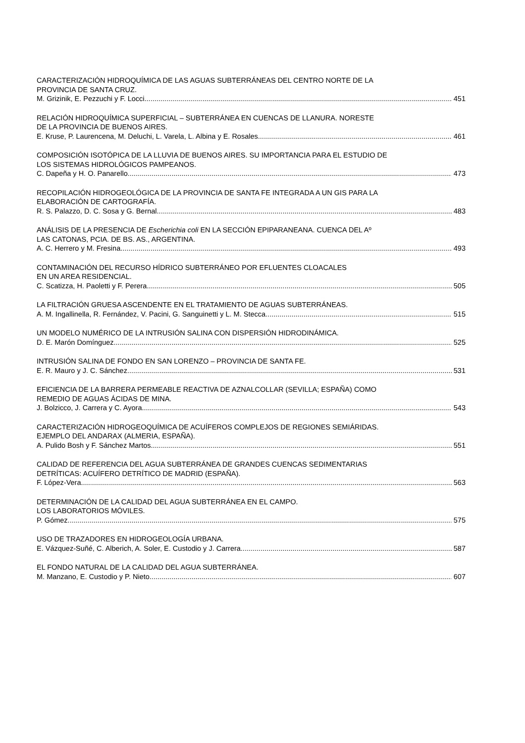CARACTERIZACIÓN HIDROQUÍMICA DE LAS AGUAS SUBTERRÁNEAS DEL CENTRO NORTE DE LA
PROVINCIA DE SANTA CRUZ.
M. Grizinik, E. Pezzuchi y F. Locci 451
RELACIÓN HIDROQUÍMICA SUPERFICIAL – SUBTERRÁNEA EN CUENCAS DE LLANURA. NORESTE
DE LA PROVINCIA DE BUENOS AIRES.
E. Kruse, P. Laurencena, M. Deluchi, L. Varela, L. Albina y E. Rosales 461
COMPOSICIÓN ISOTÓPICA DE LA LLUVIA DE BUENOS AIRES. SU IMPORTANCIA PARA EL ESTUDIO DE
LOS SISTEMAS HIDROLÓGICOS PAMPEANOS.
C. Dapeña y H. O. Panarello 473
RECOPILACIÓN HIDROGEOLÓGICA DE LA PROVINCIA DE SANTA FE INTEGRADA A UN GIS PARA LA
ELABORACIÓN DE CARTOGRAFÍA.
R. S. Palazzo, D. C. Sosa y G. Bernal 483
ANÁLISIS DE LA PRESENCIA DE Escherichia coli EN LA SECCIÓN EPIPARANEANA. CUENCA DEL Aº
LAS CATONAS, PCIA. DE BS. AS., ARGENTINA.
A. C. Herrero y M. Fresina 493
CONTAMINACIÓN DEL RECURSO HÍDRICO SUBTERRÁNEO POR EFLUENTES CLOACALES
EN UN AREA RESIDENCIAL.
C. Scatizza, H. Paoletti y F. Perera 505
LA FILTRACIÓN GRUESA ASCENDENTE EN EL TRATAMIENTO DE AGUAS SUBTERRÁNEAS.
A. M. Ingallinella, R. Fernández, V. Pacini, G. Sanguinetti y L. M. Stecca 515
UN MODELO NUMÉRICO DE LA INTRUSIÓN SALINA CON DISPERSIÓN HIDRODINÁMICA.
D. E. Marón Domínguez 525
INTRUSIÓN SALINA DE FONDO EN SAN LORENZO – PROVINCIA DE SANTA FE.
E. R. Mauro y J. C. Sánchez 531
EFICIENCIA DE LA BARRERA PERMEABLE REACTIVA DE AZNALCOLLAR (SEVILLA; ESPAÑA) COMO
REMEDIO DE AGUAS ÁCIDAS DE MINA.
J. Bolzicco, J. Carrera y C. Ayora 543
CARACTERIZACIÓN HIDROGEOQUÍMICA DE ACUÍFEROS COMPLEJOS DE REGIONES SEMIÁRIDAS.
EJEMPLO DEL ANDARAX (ALMERIA, ESPAÑA).
A. Pulido Bosh y F. Sánchez Martos 551
CALIDAD DE REFERENCIA DEL AGUA SUBTERRÁNEA DE GRANDES CUENCAS SEDIMENTARIAS
DETRÍTICAS: ACUÍFERO DETRÍTICO DE MADRID (ESPAÑA).
F. López-Vera 563
DETERMINACIÓN DE LA CALIDAD DEL AGUA SUBTERRÁNEA EN EL CAMPO.
LOS LABORATORIOS MÓVILES.
P. Gómez 575
USO DE TRAZADORES EN HIDROGEOLOGÍA URBANA.
E. Vázquez-Suñé, C. Alberich, A. Soler, E. Custodio y J. Carrera 587
EL FONDO NATURAL DE LA CALIDAD DEL AGUA SUBTERRÁNEA.
M. Manzano, E. Custodio y P. Nieto 607